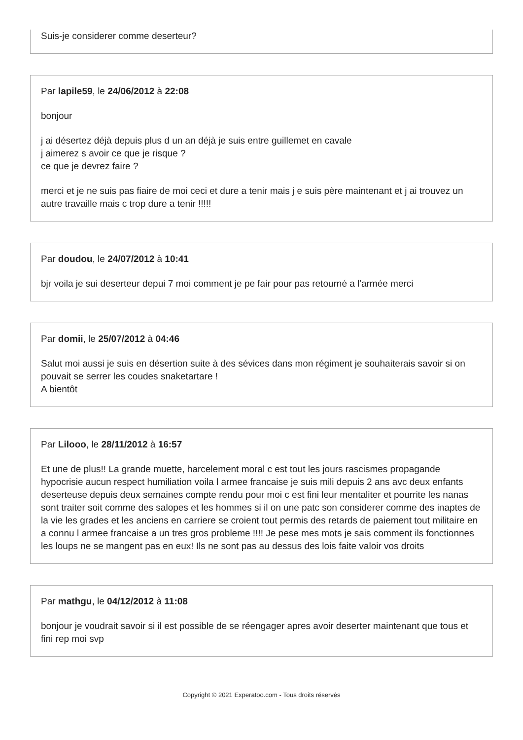Suis-je considerer comme deserteur?
Par lapile59, le 24/06/2012 à 22:08
bonjour
j ai désertez déjà depuis plus d un an déjà je suis entre guillemet en cavale
j aimerez s avoir ce que je risque ?
ce que je devrez faire ?
merci et je ne suis pas fiaire de moi ceci et dure a tenir mais j e suis père maintenant et j ai trouvez un autre travaille mais c trop dure a tenir !!!!!
Par doudou, le 24/07/2012 à 10:41
bjr voila je sui deserteur depui 7 moi comment je pe fair pour pas retourné a l'armée merci
Par domii, le 25/07/2012 à 04:46
Salut moi aussi je suis en désertion suite à des sévices dans mon régiment je souhaiterais savoir si on pouvait se serrer les coudes snaketartare !
A bientôt
Par Lilooo, le 28/11/2012 à 16:57
Et une de plus!! La grande muette, harcelement moral c est tout les jours rascismes propagande hypocrisie aucun respect humiliation voila l armee francaise je suis mili depuis 2 ans avc deux enfants deserteuse depuis deux semaines compte rendu pour moi c est fini leur mentaliter et pourrite les nanas sont traiter soit comme des salopes et les hommes si il on une patc son considerer comme des inaptes de la vie les grades et les anciens en carriere se croient tout permis des retards de paiement tout militaire en a connu l armee francaise a un tres gros probleme !!!! Je pese mes mots je sais comment ils fonctionnes les loups ne se mangent pas en eux! Ils ne sont pas au dessus des lois faite valoir vos droits
Par mathgu, le 04/12/2012 à 11:08
bonjour je voudrait savoir si il est possible de se réengager apres avoir deserter maintenant que tous et fini rep moi svp
Copyright © 2021 Experatoo.com - Tous droits réservés